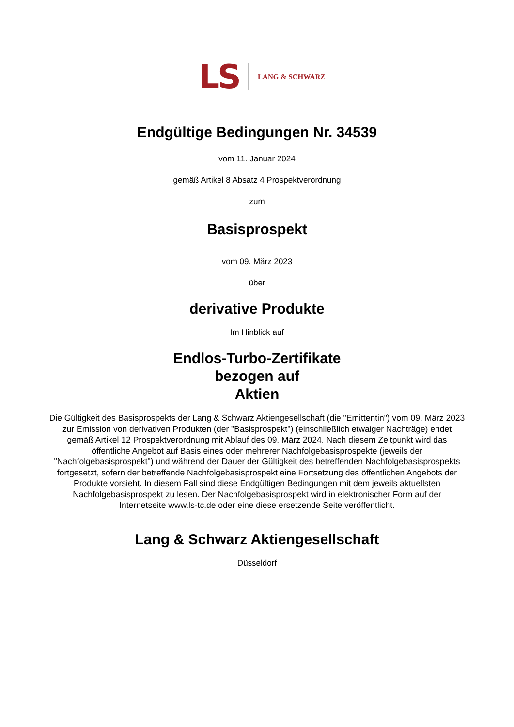LS LANG & SCHWARZ
Endgültige Bedingungen Nr. 34539
vom 11. Januar 2024
gemäß Artikel 8 Absatz 4 Prospektverordnung
zum
Basisprospekt
vom 09. März 2023
über
derivative Produkte
Im Hinblick auf
Endlos-Turbo-Zertifikate
bezogen auf
Aktien
Die Gültigkeit des Basisprospekts der Lang & Schwarz Aktiengesellschaft (die "Emittentin") vom 09. März 2023 zur Emission von derivativen Produkten (der "Basisprospekt") (einschließlich etwaiger Nachträge) endet gemäß Artikel 12 Prospektverordnung mit Ablauf des 09. März 2024. Nach diesem Zeitpunkt wird das öffentliche Angebot auf Basis eines oder mehrerer Nachfolgebasisprospekte (jeweils der "Nachfolgebasisprospekt") und während der Dauer der Gültigkeit des betreffenden Nachfolgebasisprospekts fortgesetzt, sofern der betreffende Nachfolgebasisprospekt eine Fortsetzung des öffentlichen Angebots der Produkte vorsieht. In diesem Fall sind diese Endgültigen Bedingungen mit dem jeweils aktuellsten Nachfolgebasisprospekt zu lesen. Der Nachfolgebasisprospekt wird in elektronischer Form auf der Internetseite www.ls-tc.de oder eine diese ersetzende Seite veröffentlicht.
Lang & Schwarz Aktiengesellschaft
Düsseldorf